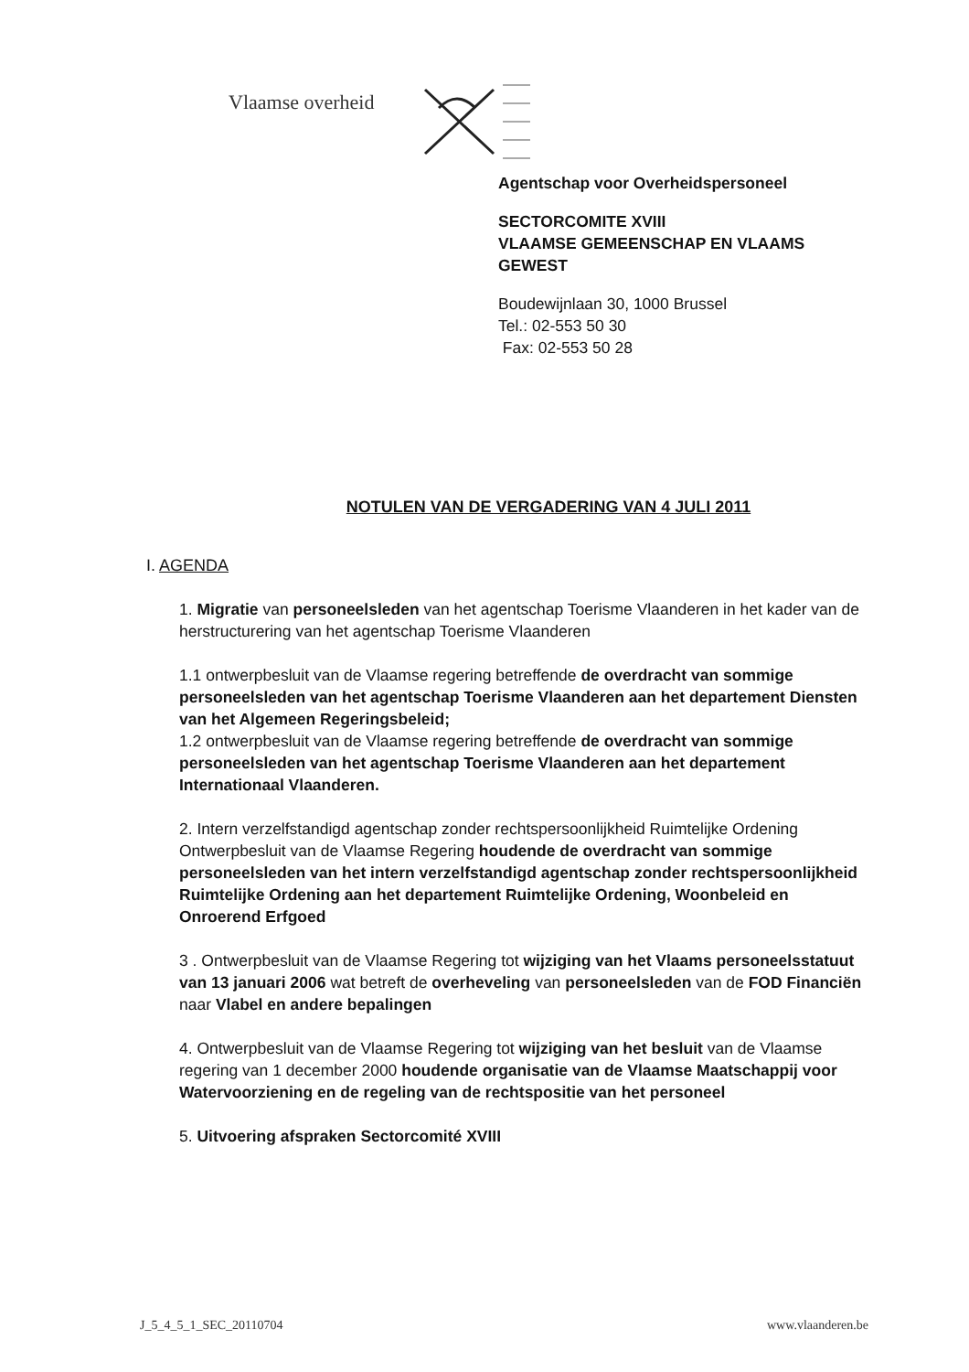Vlaamse overheid
Agentschap voor Overheidspersoneel
SECTORCOMITE XVIII
VLAAMSE GEMEENSCHAP EN VLAAMS
GEWEST
Boudewijnlaan 30, 1000 Brussel
Tel.: 02-553 50 30
Fax: 02-553 50 28
NOTULEN VAN DE VERGADERING VAN 4 JULI 2011
I. AGENDA
1. Migratie van personeelsleden van het agentschap Toerisme Vlaanderen in het kader van de herstructurering van het agentschap Toerisme Vlaanderen
1.1 ontwerpbesluit van de Vlaamse regering betreffende de overdracht van sommige personeelsleden van het agentschap Toerisme Vlaanderen aan het departement Diensten van het Algemeen Regeringsbeleid;
1.2 ontwerpbesluit van de Vlaamse regering betreffende de overdracht van sommige personeelsleden van het agentschap Toerisme Vlaanderen aan het departement Internationaal Vlaanderen.
2. Intern verzelfstandigd agentschap zonder rechtspersoonlijkheid Ruimtelijke Ordening
Ontwerpbesluit van de Vlaamse Regering houdende de overdracht van sommige personeelsleden van het intern verzelfstandigd agentschap zonder rechtspersoonlijkheid Ruimtelijke Ordening aan het departement Ruimtelijke Ordening, Woonbeleid en Onroerend Erfgoed
3 . Ontwerpbesluit van de Vlaamse Regering tot wijziging van het Vlaams personeelsstatuut van 13 januari 2006 wat betreft de overheveling van personeelsleden van de FOD Financiën naar Vlabel en andere bepalingen
4. Ontwerpbesluit van de Vlaamse Regering tot wijziging van het besluit van de Vlaamse regering van 1 december 2000 houdende organisatie van de Vlaamse Maatschappij voor Watervoorziening en de regeling van de rechtspositie van het personeel
5. Uitvoering afspraken Sectorcomité XVIII
J_5_4_5_1_SEC_20110704 www.vlaanderen.be